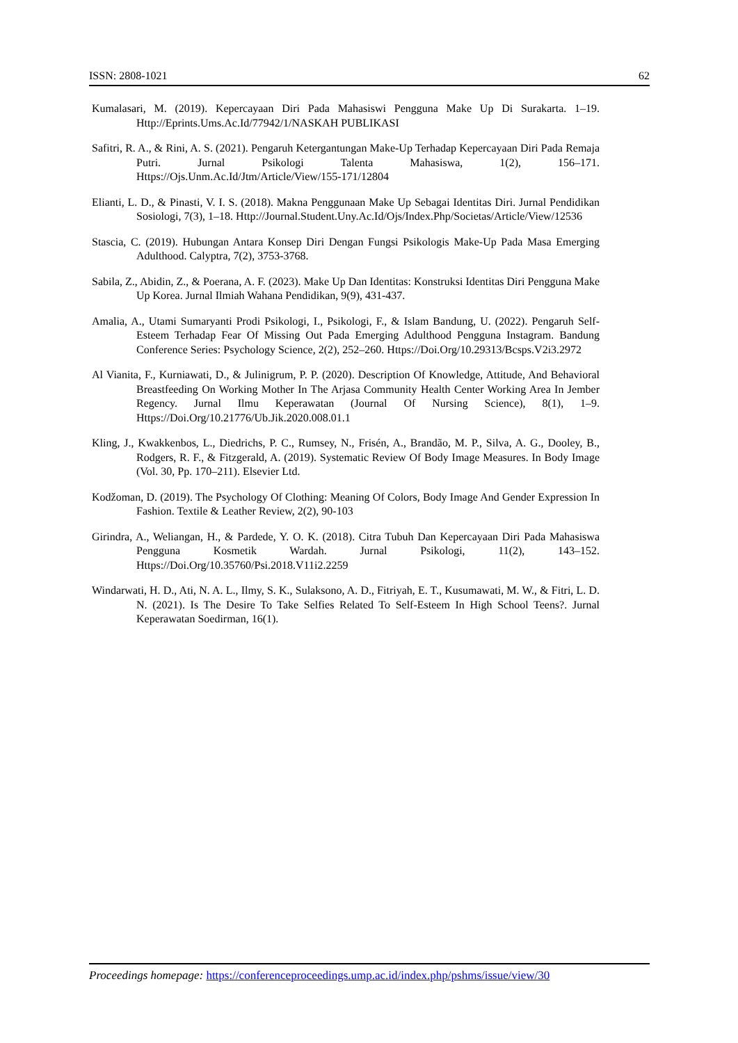ISSN: 2808-1021 62
Kumalasari, M. (2019). Kepercayaan Diri Pada Mahasiswi Pengguna Make Up Di Surakarta. 1–19. Http://Eprints.Ums.Ac.Id/77942/1/NASKAH PUBLIKASI
Safitri, R. A., & Rini, A. S. (2021). Pengaruh Ketergantungan Make-Up Terhadap Kepercayaan Diri Pada Remaja Putri. Jurnal Psikologi Talenta Mahasiswa, 1(2), 156–171. Https://Ojs.Unm.Ac.Id/Jtm/Article/View/155-171/12804
Elianti, L. D., & Pinasti, V. I. S. (2018). Makna Penggunaan Make Up Sebagai Identitas Diri. Jurnal Pendidikan Sosiologi, 7(3), 1–18. Http://Journal.Student.Uny.Ac.Id/Ojs/Index.Php/Societas/Article/View/12536
Stascia, C. (2019). Hubungan Antara Konsep Diri Dengan Fungsi Psikologis Make-Up Pada Masa Emerging Adulthood. Calyptra, 7(2), 3753-3768.
Sabila, Z., Abidin, Z., & Poerana, A. F. (2023). Make Up Dan Identitas: Konstruksi Identitas Diri Pengguna Make Up Korea. Jurnal Ilmiah Wahana Pendidikan, 9(9), 431-437.
Amalia, A., Utami Sumaryanti Prodi Psikologi, I., Psikologi, F., & Islam Bandung, U. (2022). Pengaruh Self-Esteem Terhadap Fear Of Missing Out Pada Emerging Adulthood Pengguna Instagram. Bandung Conference Series: Psychology Science, 2(2), 252–260. Https://Doi.Org/10.29313/Bcsps.V2i3.2972
Al Vianita, F., Kurniawati, D., & Julinigrum, P. P. (2020). Description Of Knowledge, Attitude, And Behavioral Breastfeeding On Working Mother In The Arjasa Community Health Center Working Area In Jember Regency. Jurnal Ilmu Keperawatan (Journal Of Nursing Science), 8(1), 1–9. Https://Doi.Org/10.21776/Ub.Jik.2020.008.01.1
Kling, J., Kwakkenbos, L., Diedrichs, P. C., Rumsey, N., Frisén, A., Brandão, M. P., Silva, A. G., Dooley, B., Rodgers, R. F., & Fitzgerald, A. (2019). Systematic Review Of Body Image Measures. In Body Image (Vol. 30, Pp. 170–211). Elsevier Ltd.
Kodžoman, D. (2019). The Psychology Of Clothing: Meaning Of Colors, Body Image And Gender Expression In Fashion. Textile & Leather Review, 2(2), 90-103
Girindra, A., Weliangan, H., & Pardede, Y. O. K. (2018). Citra Tubuh Dan Kepercayaan Diri Pada Mahasiswa Pengguna Kosmetik Wardah. Jurnal Psikologi, 11(2), 143–152. Https://Doi.Org/10.35760/Psi.2018.V11i2.2259
Windarwati, H. D., Ati, N. A. L., Ilmy, S. K., Sulaksono, A. D., Fitriyah, E. T., Kusumawati, M. W., & Fitri, L. D. N. (2021). Is The Desire To Take Selfies Related To Self-Esteem In High School Teens?. Jurnal Keperawatan Soedirman, 16(1).
Proceedings homepage: https://conferenceproceedings.ump.ac.id/index.php/pshms/issue/view/30